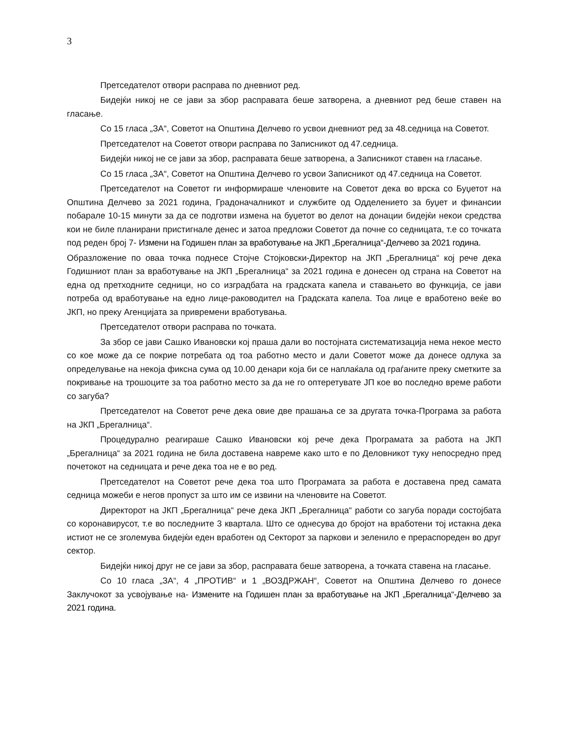3
Претседателот отвори расправа по дневниот ред.
Бидејќи никој не се јави за збор расправата беше затворена, а дневниот ред беше ставен на гласање.
Со 15 гласа „ЗА“, Советот на Општина Делчево го усвои дневниот ред за 48.седница на Советот.
Претседателот на Советот отвори расправа по Записникот од 47.седница.
Бидејќи никој не се јави за збор, расправата беше затворена, а Записникот ставен на гласање.
Со 15 гласа „ЗА“, Советот на Општина Делчево го усвои Записникот од 47.седница на Советот.
Претседателот на Советот ги информираше членовите на Советот дека во врска со Буџетот на Општина Делчево за 2021 година, Градоначалникот и службите од Одделението за буџет и финансии побарале 10-15 минути за да се подготви измена на буџетот во делот на донации бидејќи некои средства кои не биле планирани пристигнале денес и затоа предложи Советот да почне со седницата, т.е со точката под реден број 7- Измени на Годишен план за вработување на ЈКП „Брегалница“-Делчево за 2021 година.
Образложение по оваа точка поднесе Стојче Стојковски-Директор на ЈКП „Брегалница“ кој рече дека Годишниот план за вработување на ЈКП „Брегалница“ за 2021 година е донесен од страна на Советот на една од претходните седници, но со изградбата на градската капела и ставањето во функција, се јави потреба од вработување на едно лице-раководител на Градската капела. Тоа лице е вработено веќе во ЈКП, но преку Агенцијата за привремени вработувања.
Претседателот отвори расправа по точката.
За збор се јави Сашко Ивановски кој праша дали во постојната систематизација нема некое место со кое може да се покрие потребата од тоа работно место и дали Советот може да донесе одлука за определување на некоја фиксна сума од 10.00 денари која би се наплаќала од граѓаните преку сметките за покривање на трошоците за тоа работно место за да не го оптеретувате ЈП кое во последно време работи со загуба?
Претседателот на Советот рече дека овие две прашања се за другата точка-Програма за работа на ЈКП „Брегалница“.
Процедурално реагираше Сашко Ивановски кој рече дека Програмата за работа на ЈКП „Брегалница“ за 2021 година не била доставена навреме како што е по Деловникот туку непосредно пред почетокот на седницата и рече дека тоа не е во ред.
Претседателот на Советот рече дека тоа што Програмата за работа е доставена пред самата седница можеби е негов пропуст за што им се извини на членовите на Советот.
Директорот на ЈКП „Брегалница“ рече дека ЈКП „Брегалница“ работи со загуба поради состојбата со коронавирусот, т.е во последните 3 квартала. Што се однесува до бројот на вработени тој истакна дека истиот не се зголемува бидејќи еден вработен од Секторот за паркови и зеленило е прераспореден во друг сектор.
Бидејќи никој друг не се јави за збор, расправата беше затворена, а точката ставена на гласање.
Со 10 гласа „ЗА“, 4 „ПРОТИВ“ и 1 „ВОЗДРЖАН“, Советот на Општина Делчево го донесе Заклучокот за усвојување на- Измените на Годишен план за вработување на ЈКП „Брегалница“-Делчево за 2021 година.